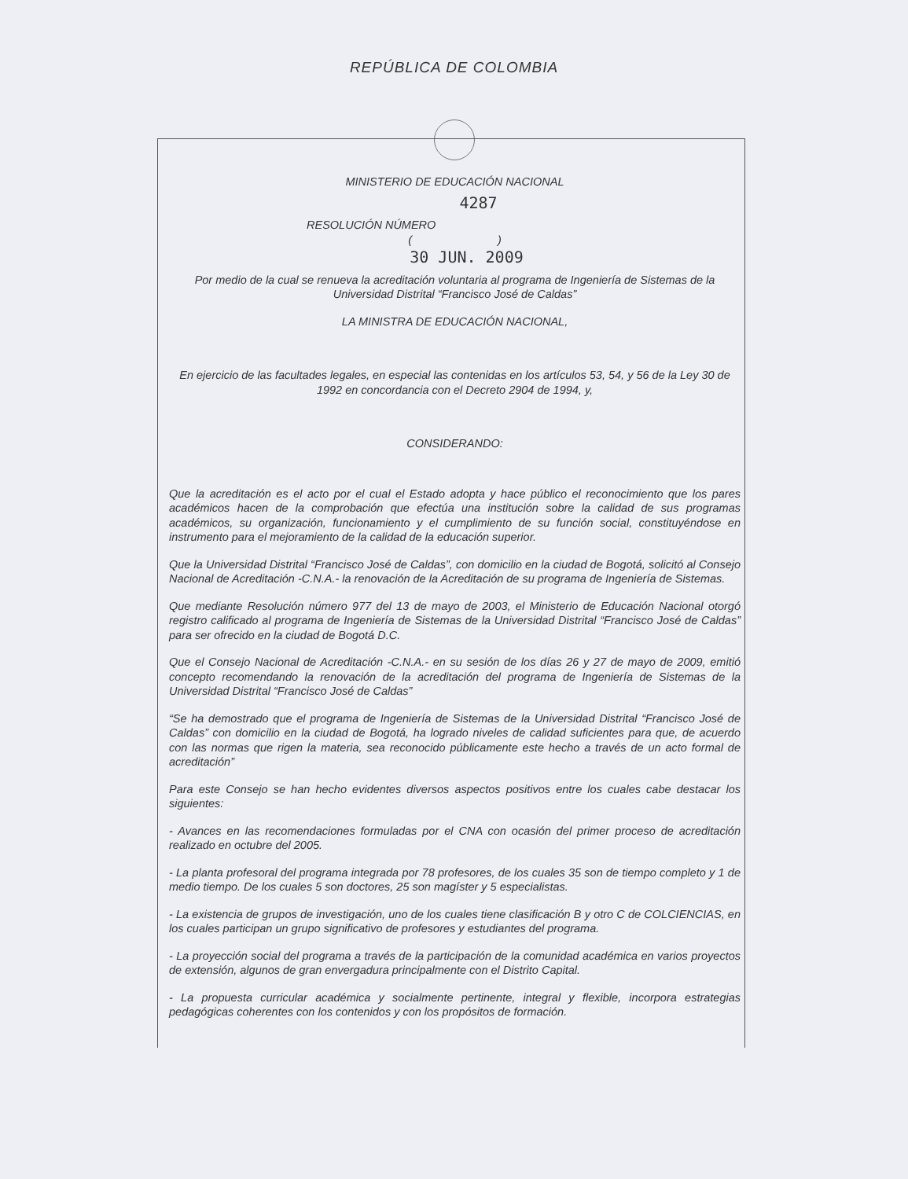REPÚBLICA DE COLOMBIA
MINISTERIO DE EDUCACIÓN NACIONAL
4287
RESOLUCIÓN NÚMERO
( )
30 JUN. 2009
Por medio de la cual se renueva la acreditación voluntaria al programa de Ingeniería de Sistemas de la Universidad Distrital “Francisco José de Caldas”
LA MINISTRA DE EDUCACIÓN NACIONAL,
En ejercicio de las facultades legales, en especial las contenidas en los artículos 53, 54, y 56 de la Ley 30 de 1992 en concordancia con el Decreto 2904 de 1994, y,
CONSIDERANDO:
Que la acreditación es el acto por el cual el Estado adopta y hace público el reconocimiento que los pares académicos hacen de la comprobación que efectúa una institución sobre la calidad de sus programas académicos, su organización, funcionamiento y el cumplimiento de su función social, constituyéndose en instrumento para el mejoramiento de la calidad de la educación superior.
Que la Universidad Distrital “Francisco José de Caldas”, con domicilio en la ciudad de Bogotá, solicitó al Consejo Nacional de Acreditación -C.N.A.- la renovación de la Acreditación de su programa de Ingeniería de Sistemas.
Que mediante Resolución número 977 del 13 de mayo de 2003, el Ministerio de Educación Nacional otorgó registro calificado al programa de Ingeniería de Sistemas de la Universidad Distrital “Francisco José de Caldas” para ser ofrecido en la ciudad de Bogotá D.C.
Que el Consejo Nacional de Acreditación -C.N.A.- en su sesión de los días 26 y 27 de mayo de 2009, emitió concepto recomendando la renovación de la acreditación del programa de Ingeniería de Sistemas de la Universidad Distrital “Francisco José de Caldas”
“Se ha demostrado que el programa de Ingeniería de Sistemas de la Universidad Distrital “Francisco José de Caldas” con domicilio en la ciudad de Bogotá, ha logrado niveles de calidad suficientes para que, de acuerdo con las normas que rigen la materia, sea reconocido públicamente este hecho a través de un acto formal de acreditación”
Para este Consejo se han hecho evidentes diversos aspectos positivos entre los cuales cabe destacar los siguientes:
- Avances en las recomendaciones formuladas por el CNA con ocasión del primer proceso de acreditación realizado en octubre del 2005.
- La planta profesoral del programa integrada por 78 profesores, de los cuales 35 son de tiempo completo y 1 de medio tiempo. De los cuales 5 son doctores, 25 son magíster y 5 especialistas.
- La existencia de grupos de investigación, uno de los cuales tiene clasificación B y otro C de COLCIENCIAS, en los cuales participan un grupo significativo de profesores y estudiantes del programa.
- La proyección social del programa a través de la participación de la comunidad académica en varios proyectos de extensión, algunos de gran envergadura principalmente con el Distrito Capital.
- La propuesta curricular académica y socialmente pertinente, integral y flexible, incorpora estrategias pedagógicas coherentes con los contenidos y con los propósitos de formación.